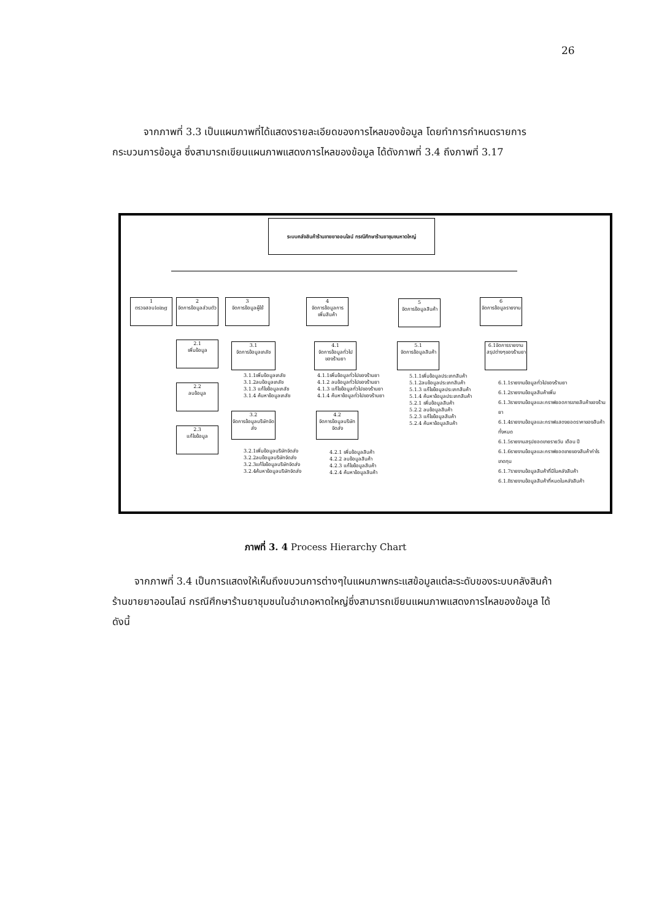26
จากภาพที่ 3.3 เป็นแผนภาพที่ได้แสดงรายละเอียดของการไหลของข้อมูล โดยทำการกำหนดรายการกระบวนการข้อมูล ซึ่งสามารถเขียนแผนภาพแสดงการไหลของข้อมูล ได้ดังภาพที่ 3.4 ถึงภาพที่ 3.17
ระบบคลังสินค้าร้านขายยาออนไลน์ กรณีศึกษาร้านยาชุมชนหาดใหญ่
1
ตรวจสอบloing
2
จัดการข้อมูลส่วนตัว
2.1
เพิ่มข้อมูล
2.2
ลบข้อมูล
2.3
แก้ไขข้อมูล
3
จัดการข้อมูลผู้ใช้
3.1
จัดการข้อมูลเภสัช
3.1.1เพิ่มข้อมูลเภสัช
3.1.2ลบข้อมูลเภสัช
3.1.3 แก้ไขข้อมูลเภสัช
3.1.4 ค้นหาข้อมูลเภสัช
3.2
จัดการข้อมูลบริษัทจัดส่ง
3.2.1เพิ่มข้อมูลบริษัทจัดส่ง
3.2.2ลบข้อมูลบริษัทจัดส่ง
3.2.3แก้ไขข้อมูลบริษัทจัดส่ง
3.2.4ค้นหาข้อมูลบริษัทจัดส่ง
4
จัดการข้อมูลการเพิ่มสินค้า
4.1
จัดการข้อมูลทั่วไปของร้านยา
4.1.1เพิ่มข้อมูลทั่วไปของร้านยา
4.1.2 ลบข้อมูลทั่วไปของร้านยา
4.1.3 แก้ไขข้อมูลทั่วไปของร้านยา
4.1.4 ค้นหาข้อมูลทั่วไปของร้านยา
4.2
จัดการข้อมูลบริษัทจัดส่ง
4.2.1 เพิ่มข้อมูลสินค้า
4.2.2 ลบข้อมูลสินค้า
4.2.3 แก้ไขข้อมูลสินค้า
4.2.4 ค้นหาข้อมูลสินค้า
5
จัดการข้อมูลสินค้า
5.1
จัดการข้อมูลสินค้า
5.1.1เพิ่มข้อมูลประเภทสินค้า
5.1.2ลบข้อมูลประเภทสินค้า
5.1.3 แก้ไขข้อมูลประเภทสินค้า
5.1.4 ค้นหาข้อมูลประเภทสินค้า
5.2.1 เพิ่มข้อมูลสินค้า
5.2.2 ลบข้อมูลสินค้า
5.2.3 แก้ไขข้อมูลสินค้า
5.2.4 ค้นหาข้อมูลสินค้า
6
จัดการข้อมูลรายงาน
6.1จัดการรายงานสรุปต่างๆของร้านยา
6.1.1รายงานข้อมูลทั่วไปของร้านยา
6.1.2รายงานข้อมูลสินค้าเพิ่ม
6.1.3รายงานข้อมูลและกราฟยอดการขายสินค้าของร้านยา
6.1.4รายงานข้อมูลและกราฟแสดงยอดราคาของสินค้าทั้งหมด
6.1.5รายงานสรุปยอดขายรายวัน เดือน ปี
6.1.6รายงานข้อมูลและกราฟยอดขายของสินค้ากำไรขาดทุน
6.1.7รายงานข้อมูลสินค้าที่มีในคลังสินค้า
6.1.8รายงานข้อมูลสินค้าที่หมดในคลังสินค้า
ภาพที่ 3. 4 Process Hierarchy Chart
จากภาพที่ 3.4 เป็นการแสดงให้เห็นถึงขบวนการต่างๆในแผนภาพกระแสข้อมูลแต่ละระดับของระบบคลังสินค้าร้านขายยาออนไลน์ กรณีศึกษาร้านยาชุมชนในอำเภอหาดใหญ่ซึ่งสามารถเขียนแผนภาพแสดงการไหลของข้อมูล ได้ดังนี้